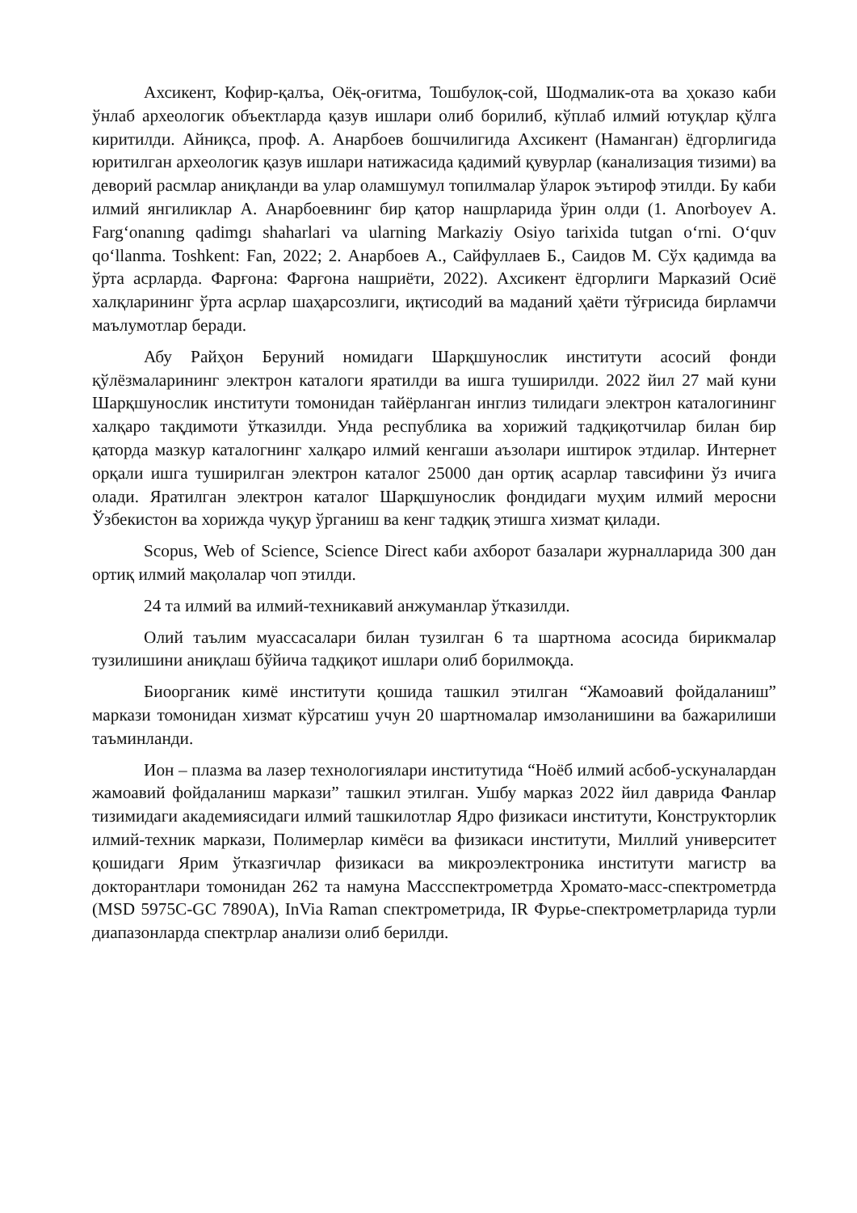Ахсикент, Кофир-қалъа, Оёқ-оғитма, Тошбулоқ-сой, Шодмалик-ота ва ҳоказо каби ўнлаб археологик объектларда қазув ишлари олиб борилиб, кўплаб илмий ютуқлар қўлга киритилди. Айниқса, проф. А. Анарбоев бошчилигида Ахсикент (Наманган) ёдгорлигида юритилган археологик қазув ишлари натижасида қадимий қувурлар (канализация тизими) ва деворий расмлар аниқланди ва улар оламшумул топилмалар ўларок эътироф этилди. Бу каби илмий янгиликлар А. Анарбоевнинг бир қатор нашрларида ўрин олди (1. Anorboyev A. Farg‘onanıng qadimgı shaharlari va ularning Markaziy Osiyo tarixida tutgan o‘rni. O‘quv qo‘llanma. Toshkent: Fan, 2022; 2. Анарбоев А., Сайфуллаев Б., Саидов М. Сўх қадимда ва ўрта асрларда. Фарғона: Фарғона нашриёти, 2022). Ахсикент ёдгорлиги Марказий Осиё халқларининг ўрта асрлар шаҳарсозлиги, иқтисодий ва маданий ҳаёти тўғрисида бирламчи маълумотлар беради.
Абу Райҳон Беруний номидаги Шарқшунослик институти асосий фонди қўлёзмаларининг электрон каталоги яратилди ва ишга туширилди. 2022 йил 27 май куни Шарқшунослик институти томонидан тайёрланган инглиз тилидаги электрон каталогининг халқаро тақдимоти ўтказилди. Унда республика ва хорижий тадқиқотчилар билан бир қаторда мазкур каталогнинг халқаро илмий кенгаши аъзолари иштирок этдилар. Интернет орқали ишга туширилган электрон каталог 25000 дан ортиқ асарлар тавсифини ўз ичига олади. Яратилган электрон каталог Шарқшунослик фондидаги муҳим илмий меросни Ўзбекистон ва хорижда чуқур ўрганиш ва кенг тадқиқ этишга хизмат қилади.
Scopus, Web of Science, Science Direct каби ахборот базалари журналларида 300 дан ортиқ илмий мақолалар чоп этилди.
24 та илмий ва илмий-техникавий анжуманлар ўтказилди.
Олий таълим муассасалари билан тузилган 6 та шартнома асосида бирикмалар тузилишини аниқлаш бўйича тадқиқот ишлари олиб борилмоқда.
Биоорганик кимё институти қошида ташкил этилган “Жамоавий фойдаланиш” маркази томонидан хизмат кўрсатиш учун 20 шартномалар имзоланишини ва бажарилиши таъминланди.
Ион – плазма ва лазер технологиялари институтида “Ноёб илмий асбоб-ускуналардан жамоавий фойдаланиш маркази” ташкил этилган. Ушбу марказ 2022 йил даврида Фанлар тизимидаги академиясидаги илмий ташкилотлар Ядро физикаси институти, Конструкторлик илмий-техник маркази, Полимерлар кимёси ва физикаси институти, Миллий университет қошидаги Ярим ўтказгичлар физикаси ва микроэлектроника институти магистр ва докторантлари томонидан 262 та намуна Массспектрометрда Хромато-масс-спектрометрда (MSD 5975C-GC 7890A), InVia Raman спектрометрида, IR Фурье-спектрометрларида турли диапазонларда спектрлар анализи олиб берилди.